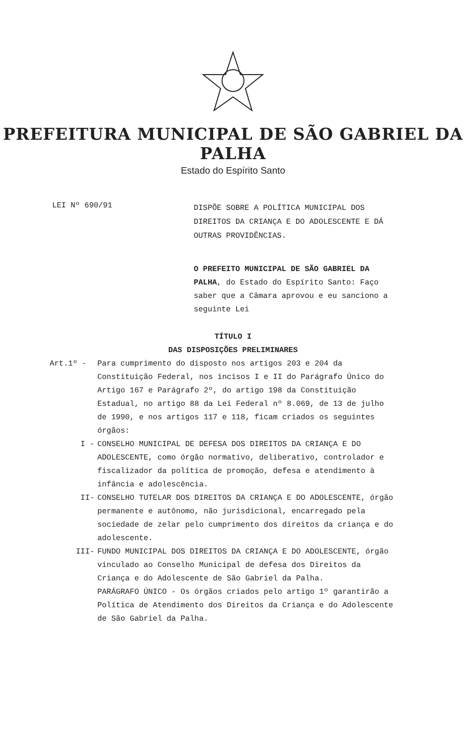PREFEITURA MUNICIPAL DE SÃO GABRIEL DA PALHA
Estado do Espírito Santo
LEI Nº 690/91
DISPÕE SOBRE A POLÍTICA MUNICIPAL DOS DIREITOS DA CRIANÇA E DO ADOLESCENTE E DÁ OUTRAS PROVIDÊNCIAS.
O PREFEITO MUNICIPAL DE SÃO GABRIEL DA PALHA, do Estado do Espírito Santo: Faço saber que a Câmara aprovou e eu sanciono a seguinte Lei
TÍTULO I
DAS DISPOSIÇÕES PRELIMINARES
Art.1º - Para cumprimento do disposto nos artigos 203 e 204 da Constituição Federal, nos incisos I e II do Parágrafo Único do Artigo 167 e Parágrafo 2º, do artigo 198 da Constituição Estadual, no artigo 88 da Lei Federal nº 8.069, de 13 de julho de 1990, e nos artigos 117 e 118, ficam criados os seguintes órgãos:
I - CONSELHO MUNICIPAL DE DEFESA DOS DIREITOS DA CRIANÇA E DO ADOLESCENTE, como órgão normativo, deliberativo, controlador e fiscalizador da política de promoção, defesa e atendimento à infância e adolescência.
II- CONSELHO TUTELAR DOS DIREITOS DA CRIANÇA E DO ADOLESCENTE, órgão permanente e autônomo, não jurisdicional, encarregado pela sociedade de zelar pelo cumprimento dos direitos da criança e do adolescente.
III- FUNDO MUNICIPAL DOS DIREITOS DA CRIANÇA E DO ADOLESCENTE, órgão vinculado ao Conselho Municipal de defesa dos Direitos da Criança e do Adolescente de São Gabriel da Palha.
PARÁGRAFO ÚNICO - Os órgãos criados pelo artigo 1º garantirão a Política de Atendimento dos Direitos da Criança e do Adolescente de São Gabriel da Palha.